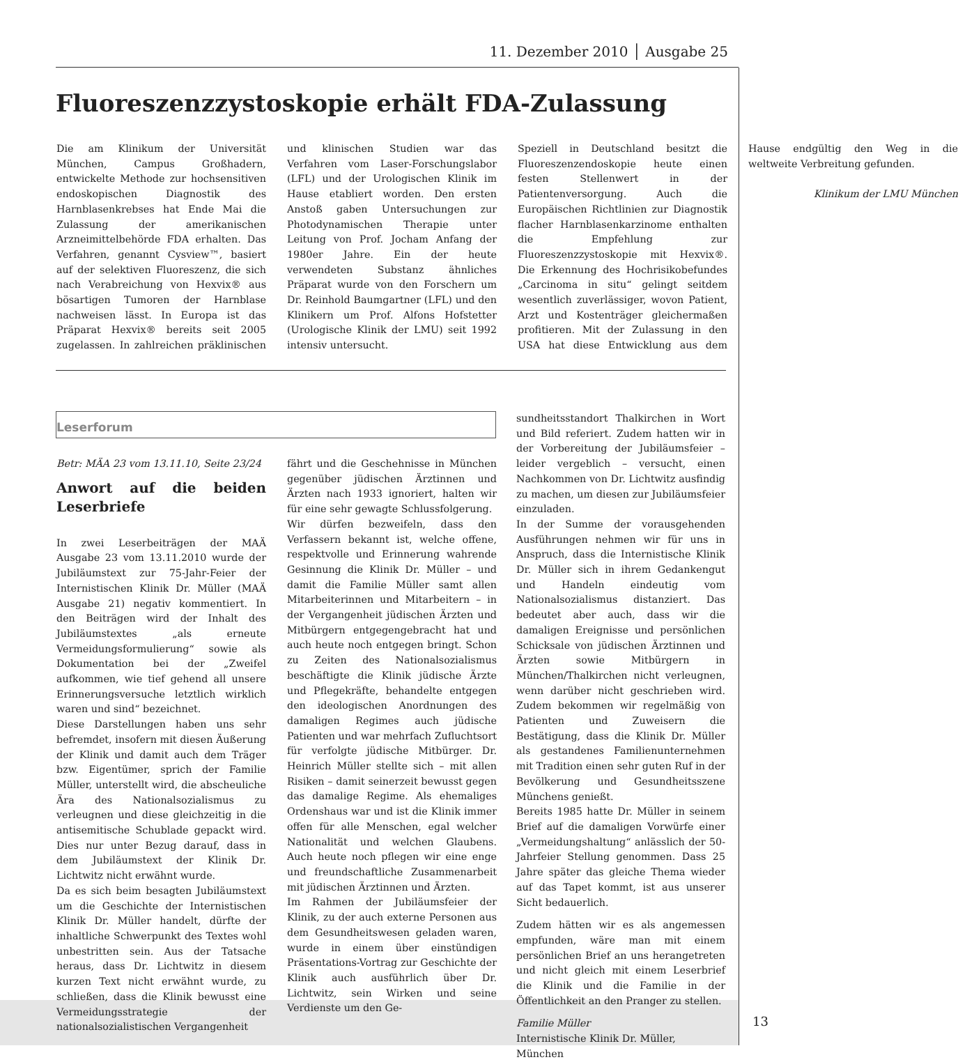11. Dezember 2010 │ Ausgabe 25
Fluoreszenzzystoskopie erhält FDA-Zulassung
Die am Klinikum der Universität München, Campus Großhadern, entwickelte Methode zur hochsensitiven endoskopischen Diagnostik des Harnblasenkrebses hat Ende Mai die Zulassung der amerikanischen Arzneimittelbehörde FDA erhalten. Das Verfahren, genannt Cysview™, basiert auf der selektiven Fluoreszenz, die sich nach Verabreichung von Hexvix® aus bösartigen Tumoren der Harnblase nachweisen lässt. In Europa ist das Präparat Hexvix® bereits seit 2005 zugelassen. In zahlreichen präklinischen und klinischen Studien war das Verfahren vom Laser-Forschungslabor (LFL) und der Urologischen Klinik im Hause etabliert worden. Den ersten Anstoß gaben Untersuchungen zur Photodynamischen Therapie unter Leitung von Prof. Jocham Anfang der 1980er Jahre. Ein der heute verwendeten Substanz ähnliches Präparat wurde von den Forschern um Dr. Reinhold Baumgartner (LFL) und den Klinikern um Prof. Alfons Hofstetter (Urologische Klinik der LMU) seit 1992 intensiv untersucht.
Speziell in Deutschland besitzt die Fluoreszenzendoskopie heute einen festen Stellenwert in der Patientenversorgung. Auch die Europäischen Richtlinien zur Diagnostik flacher Harnblasenkarzinome enthalten die Empfehlung zur Fluoreszenzzystoskopie mit Hexvix®. Die Erkennung des Hochrisikobefundes „Carcinoma in situ“ gelingt seitdem wesentlich zuverlässiger, wovon Patient, Arzt und Kostenträger gleichermaßen profitieren. Mit der Zulassung in den USA hat diese Entwicklung aus dem Hause endgültig den Weg in die weltweite Verbreitung gefunden.
Klinikum der LMU München
Leserforum
Betr: MÄA 23 vom 13.11.10, Seite 23/24
Anwort auf die beiden Leserbriefe
In zwei Leserbeiträgen der MAÄ Ausgabe 23 vom 13.11.2010 wurde der Jubiläumstext zur 75-Jahr-Feier der Internistischen Klinik Dr. Müller (MAÄ Ausgabe 21) negativ kommentiert. In den Beiträgen wird der Inhalt des Jubiläumstextes „als erneute Vermeidungsformulierung“ sowie als Dokumentation bei der „Zweifel aufkommen, wie tief gehend all unsere Erinnerungsversuche letztlich wirklich waren und sind“ bezeichnet.
Diese Darstellungen haben uns sehr befremdet, insofern mit diesen Äußerung der Klinik und damit auch dem Träger bzw. Eigentümer, sprich der Familie Müller, unterstellt wird, die abscheuliche Ära des Nationalsozialismus zu verleugnen und diese gleichzeitig in die antisemitische Schublade gepackt wird. Dies nur unter Bezug darauf, dass in dem Jubiläumstext der Klinik Dr. Lichtwitz nicht erwähnt wurde.
Da es sich beim besagten Jubiläumstext um die Geschichte der Internistischen Klinik Dr. Müller handelt, dürfte der inhaltliche Schwerpunkt des Textes wohl unbestritten sein. Aus der Tatsache heraus, dass Dr. Lichtwitz in diesem kurzen Text nicht erwähnt wurde, zu schließen, dass die Klinik bewusst eine Vermeidungsstrategie der nationalsozialistischen Vergangenheit
fährt und die Geschehnisse in München gegenüber jüdischen Ärztinnen und Ärzten nach 1933 ignoriert, halten wir für eine sehr gewagte Schlussfolgerung.
Wir dürfen bezweifeln, dass den Verfassern bekannt ist, welche offene, respektvolle und Erinnerung wahrende Gesinnung die Klinik Dr. Müller – und damit die Familie Müller samt allen Mitarbeiterinnen und Mitarbeitern – in der Vergangenheit jüdischen Ärzten und Mitbürgern entgegengebracht hat und auch heute noch entgegen bringt. Schon zu Zeiten des Nationalsozialismus beschäftigte die Klinik jüdische Ärzte und Pflegekräfte, behandelte entgegen den ideologischen Anordnungen des damaligen Regimes auch jüdische Patienten und war mehrfach Zufluchtsort für verfolgte jüdische Mitbürger. Dr. Heinrich Müller stellte sich – mit allen Risiken – damit seinerzeit bewusst gegen das damalige Regime. Als ehemaliges Ordenshaus war und ist die Klinik immer offen für alle Menschen, egal welcher Nationalität und welchen Glaubens. Auch heute noch pflegen wir eine enge und freundschaftliche Zusammenarbeit mit jüdischen Ärztinnen und Ärzten.
Im Rahmen der Jubiläumsfeier der Klinik, zu der auch externe Personen aus dem Gesundheitswesen geladen waren, wurde in einem über einstündigen Präsentations-Vortrag zur Geschichte der Klinik auch ausführlich über Dr. Lichtwitz, sein Wirken und seine Verdienste um den Ge-
sundheitsstandort Thalkirchen in Wort und Bild referiert. Zudem hatten wir in der Vorbereitung der Jubiläumsfeier – leider vergeblich – versucht, einen Nachkommen von Dr. Lichtwitz ausfindig zu machen, um diesen zur Jubiläumsfeier einzuladen.
In der Summe der vorausgehenden Ausführungen nehmen wir für uns in Anspruch, dass die Internistische Klinik Dr. Müller sich in ihrem Gedankengut und Handeln eindeutig vom Nationalsozialismus distanziert. Das bedeutet aber auch, dass wir die damaligen Ereignisse und persönlichen Schicksale von jüdischen Ärztinnen und Ärzten sowie Mitbürgern in München/Thalkirchen nicht verleugnen, wenn darüber nicht geschrieben wird. Zudem bekommen wir regelmäßig von Patienten und Zuweisern die Bestätigung, dass die Klinik Dr. Müller als gestandenes Familienunternehmen mit Tradition einen sehr guten Ruf in der Bevölkerung und Gesundheitsszene Münchens genießt.
Bereits 1985 hatte Dr. Müller in seinem Brief auf die damaligen Vorwürfe einer „Vermeidungshaltung“ anlässlich der 50-Jahrfeier Stellung genommen. Dass 25 Jahre später das gleiche Thema wieder auf das Tapet kommt, ist aus unserer Sicht bedauerlich.
Zudem hätten wir es als angemessen empfunden, wäre man mit einem persönlichen Brief an uns herangetreten und nicht gleich mit einem Leserbrief die Klinik und die Familie in der Öffentlichkeit an den Pranger zu stellen.
Familie Müller
Internistische Klinik Dr. Müller, München
13